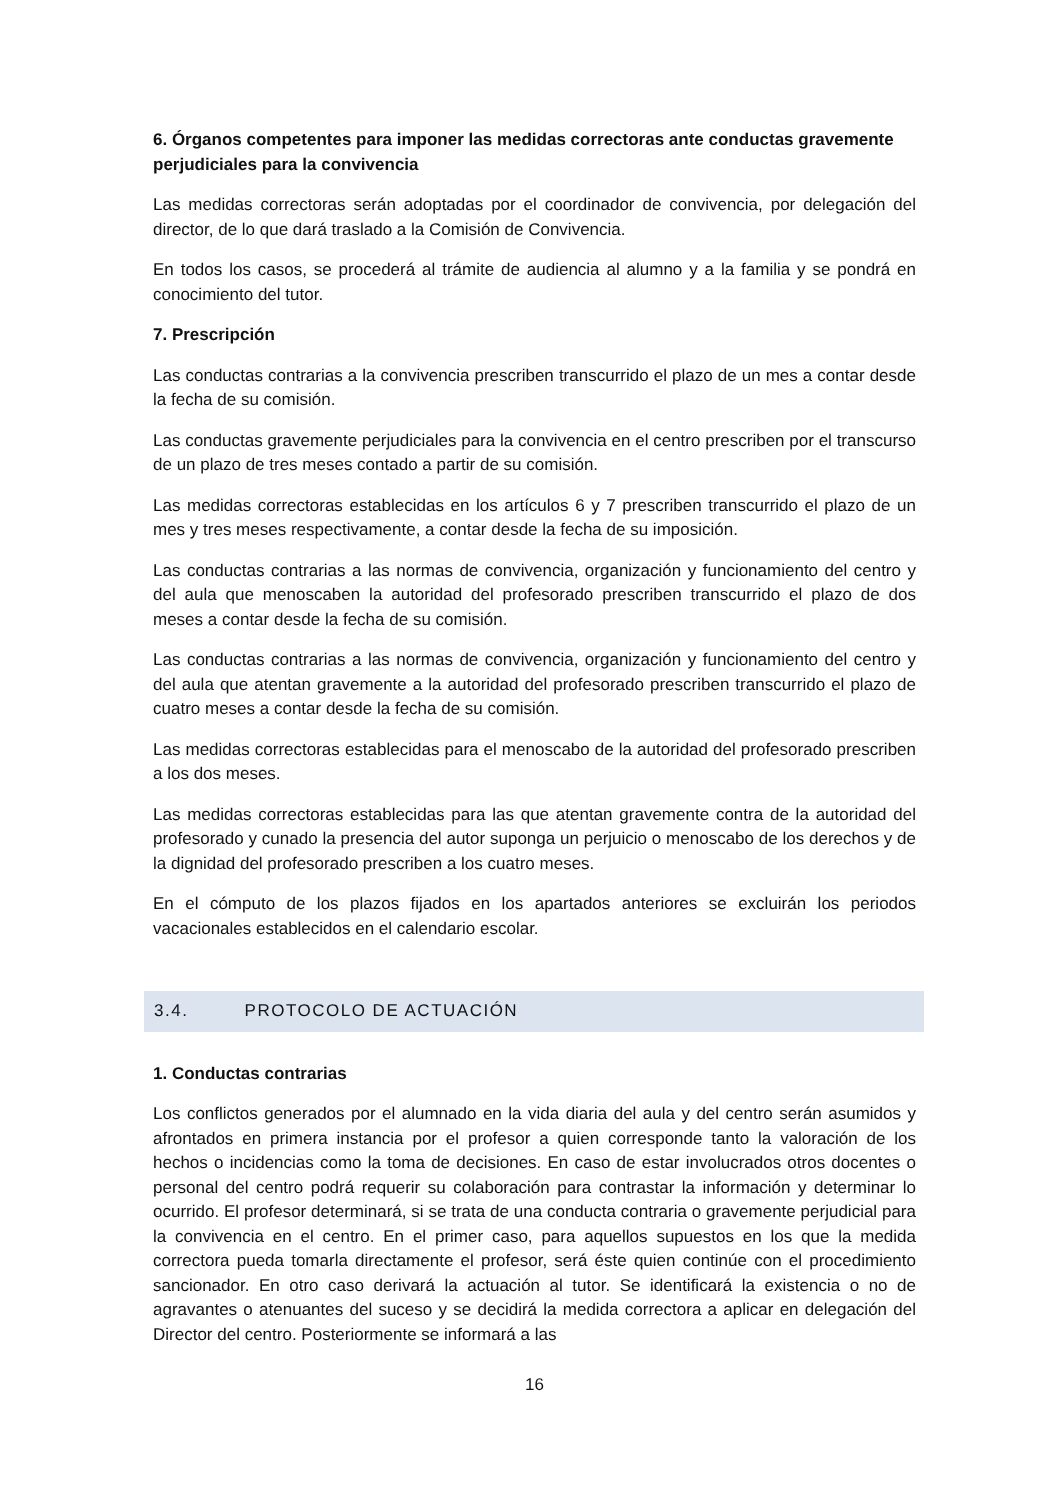6. Órganos competentes para imponer las medidas correctoras ante conductas gravemente perjudiciales para la convivencia
Las medidas correctoras serán adoptadas por el coordinador de convivencia, por delegación del director, de lo que dará traslado a la Comisión de Convivencia.
En todos los casos, se procederá al trámite de audiencia al alumno y a la familia y se pondrá en conocimiento del tutor.
7. Prescripción
Las conductas contrarias a la convivencia prescriben transcurrido el plazo de un mes a contar desde la fecha de su comisión.
Las conductas gravemente perjudiciales para la convivencia en el centro prescriben por el transcurso de un plazo de tres meses contado a partir de su comisión.
Las medidas correctoras establecidas en los artículos 6 y 7 prescriben transcurrido el plazo de un mes y tres meses respectivamente, a contar desde la fecha de su imposición.
Las conductas contrarias a las normas de convivencia, organización y funcionamiento del centro y del aula que menoscaben la autoridad del profesorado prescriben transcurrido el plazo de dos meses a contar desde la fecha de su comisión.
Las conductas contrarias a las normas de convivencia, organización y funcionamiento del centro y del aula que atentan gravemente a la autoridad del profesorado prescriben transcurrido el plazo de cuatro meses a contar desde la fecha de su comisión.
Las medidas correctoras establecidas para el menoscabo de la autoridad del profesorado prescriben a los dos meses.
Las medidas correctoras establecidas para las que atentan gravemente contra de la autoridad del profesorado y cunado la presencia del autor suponga un perjuicio o menoscabo de los derechos y de la dignidad del profesorado prescriben a los cuatro meses.
En el cómputo de los plazos fijados en los apartados anteriores se excluirán los periodos vacacionales establecidos en el calendario escolar.
3.4. PROTOCOLO DE ACTUACIÓN
1. Conductas contrarias
Los conflictos generados por el alumnado en la vida diaria del aula y del centro serán asumidos y afrontados en primera instancia por el profesor a quien corresponde tanto la valoración de los hechos o incidencias como la toma de decisiones. En caso de estar involucrados otros docentes o personal del centro podrá requerir su colaboración para contrastar la información y determinar lo ocurrido. El profesor determinará, si se trata de una conducta contraria o gravemente perjudicial para la convivencia en el centro. En el primer caso, para aquellos supuestos en los que la medida correctora pueda tomarla directamente el profesor, será éste quien continúe con el procedimiento sancionador. En otro caso derivará la actuación al tutor. Se identificará la existencia o no de agravantes o atenuantes del suceso y se decidirá la medida correctora a aplicar en delegación del Director del centro. Posteriormente se informará a las
16